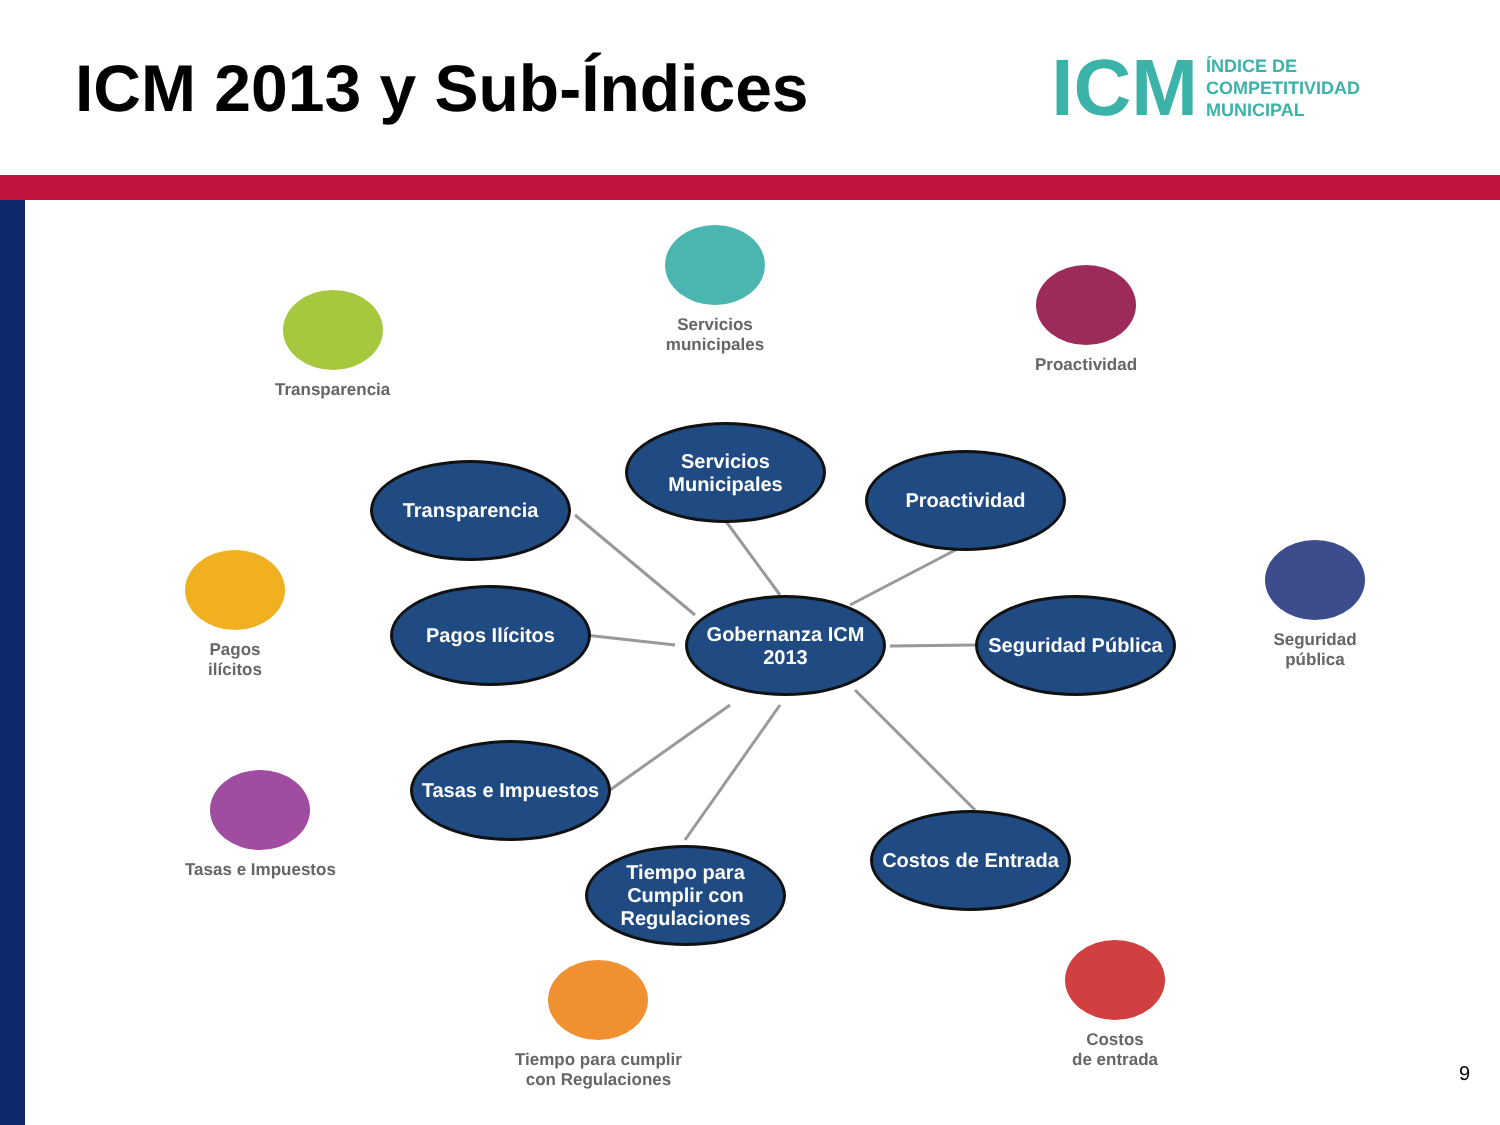ICM 2013 y Sub-Índices
ICM ÍNDICE DE
COMPETITIVIDAD
MUNICIPAL
Transparencia
Servicios
municipales
Proactividad
Pagos
ilícitos
Seguridad
pública
Tasas e Impuestos
Tiempo para cumplir
con Regulaciones
Costos
de entrada
Transparencia
Servicios Municipales
Proactividad
Pagos Ilícitos
Gobernanza ICM 2013
Seguridad Pública
Tasas e Impuestos
Tiempo para Cumplir con Regulaciones
Costos de Entrada
9